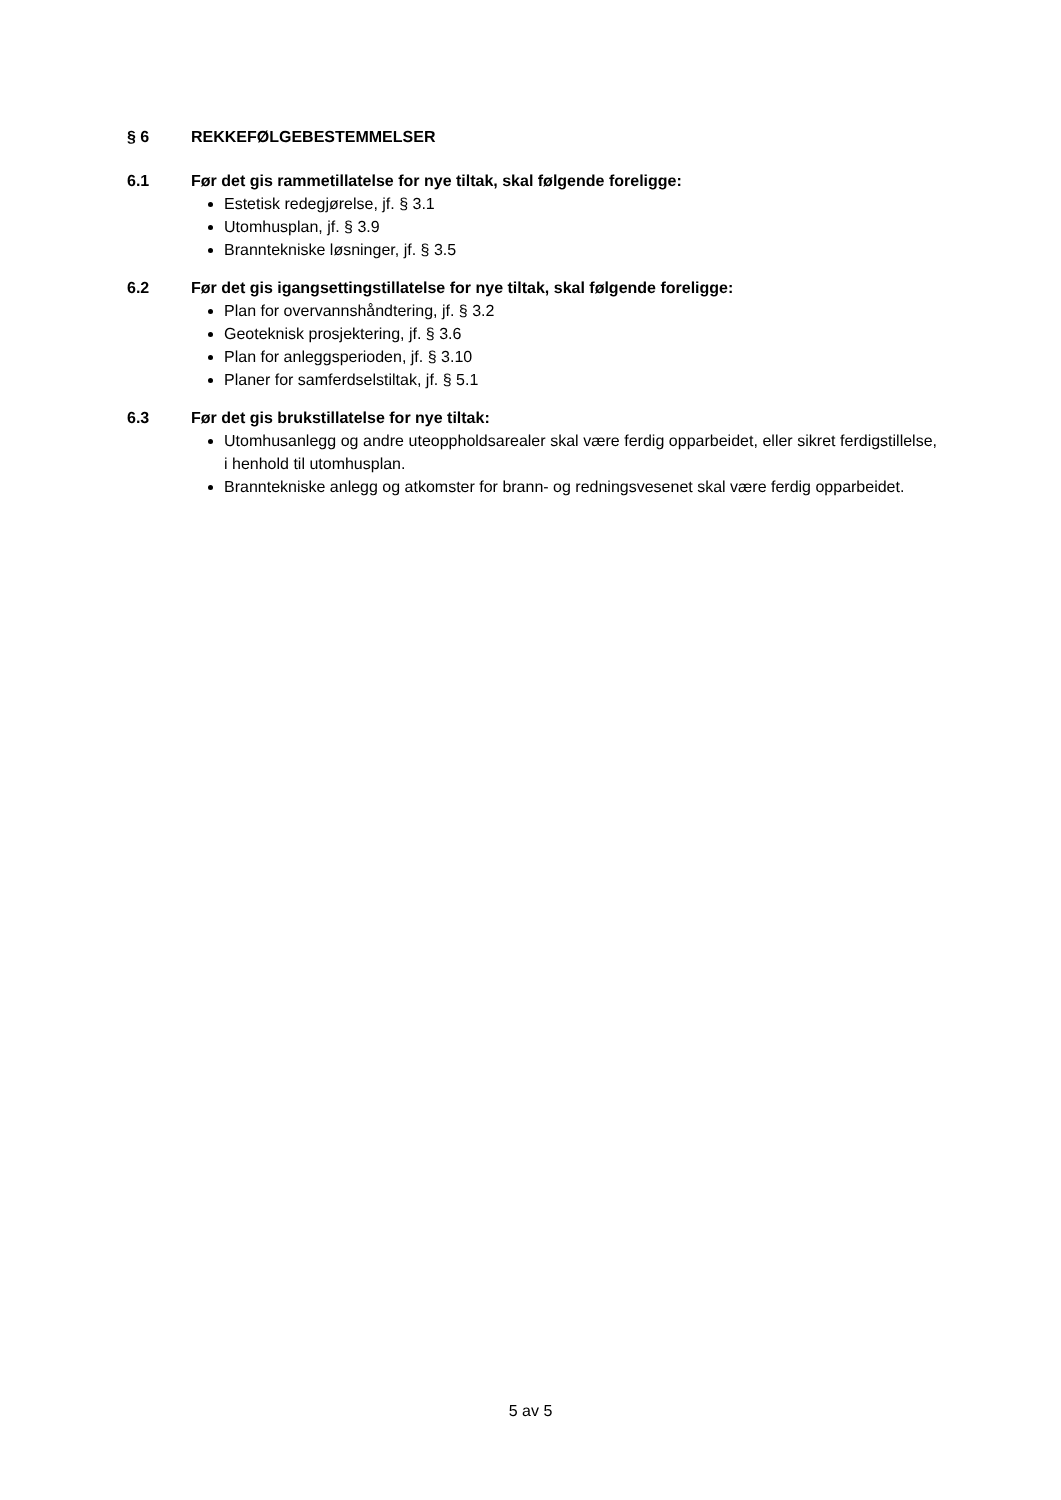§ 6 REKKEFØLGEBESTEMMELSER
6.1 Før det gis rammetillatelse for nye tiltak, skal følgende foreligge:
Estetisk redegjørelse, jf. § 3.1
Utomhusplan, jf. § 3.9
Branntekniske løsninger, jf. § 3.5
6.2 Før det gis igangsettingstillatelse for nye tiltak, skal følgende foreligge:
Plan for overvannshåndtering, jf. § 3.2
Geoteknisk prosjektering, jf. § 3.6
Plan for anleggsperioden, jf. § 3.10
Planer for samferdselstiltak, jf. § 5.1
6.3 Før det gis brukstillatelse for nye tiltak:
Utomhusanlegg og andre uteoppholdsarealer skal være ferdig opparbeidet, eller sikret ferdigstillelse, i henhold til utomhusplan.
Branntekniske anlegg og atkomster for brann- og redningsvesenet skal være ferdig opparbeidet.
5 av 5